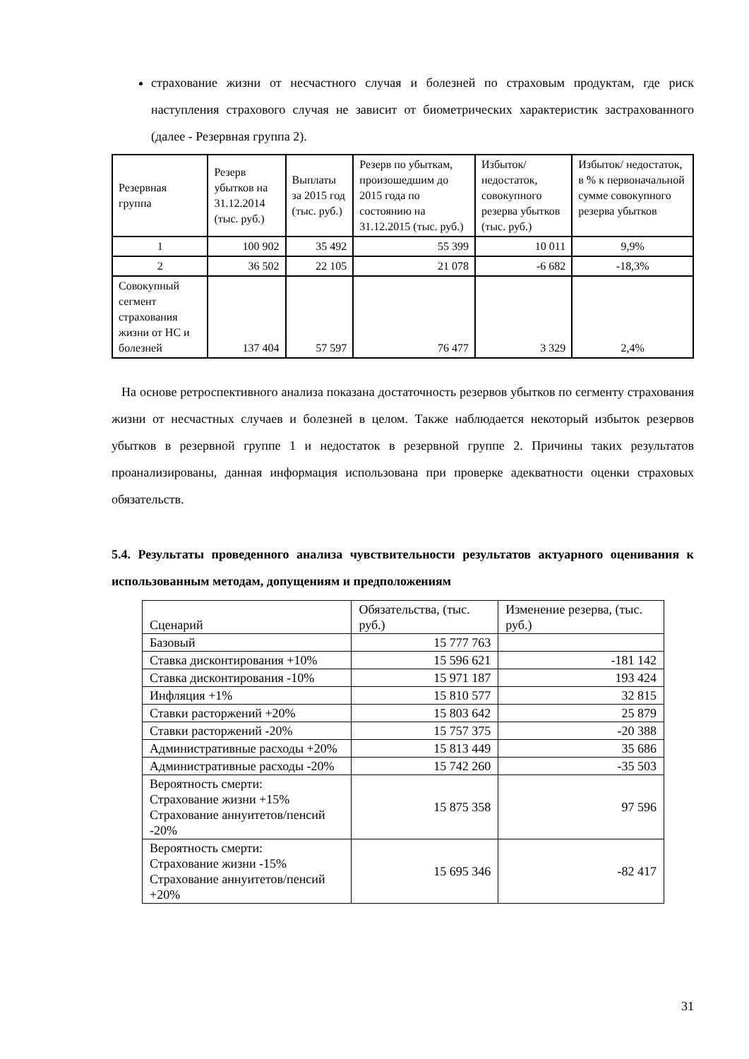страхование жизни от несчастного случая и болезней по страховым продуктам, где риск наступления страхового случая не зависит от биометрических характеристик застрахованного (далее - Резервная группа 2).
| Резервная группа | Резерв убытков на 31.12.2014 (тыс. руб.) | Выплаты за 2015 год (тыс. руб.) | Резерв по убыткам, произошедшим до 2015 года по состоянию на 31.12.2015 (тыс. руб.) | Избыток/ недостаток, совокупного резерва убытков (тыс. руб.) | Избыток/ недостаток, в % к первоначальной сумме совокупного резерва убытков |
| 1 | 100 902 | 35 492 | 55 399 | 10 011 | 9,9% |
| 2 | 36 502 | 22 105 | 21 078 | -6 682 | -18,3% |
| Совокупный сегмент страхования жизни от НС и болезней | 137 404 | 57 597 | 76 477 | 3 329 | 2,4% |
На основе ретроспективного анализа показана достаточность резервов убытков по сегменту страхования жизни от несчастных случаев и болезней в целом. Также наблюдается некоторый избыток резервов убытков в резервной группе 1 и недостаток в резервной группе 2. Причины таких результатов проанализированы, данная информация использована при проверке адекватности оценки страховых обязательств.
5.4. Результаты проведенного анализа чувствительности результатов актуарного оценивания к использованным методам, допущениям и предположениям
| Сценарий | Обязательства, (тыс. руб.) | Изменение резерва, (тыс. руб.) |
| Базовый | 15 777 763 | |
| Ставка дисконтирования +10% | 15 596 621 | -181 142 |
| Ставка дисконтирования -10% | 15 971 187 | 193 424 |
| Инфляция +1% | 15 810 577 | 32 815 |
| Ставки расторжений +20% | 15 803 642 | 25 879 |
| Ставки расторжений -20% | 15 757 375 | -20 388 |
| Административные расходы +20% | 15 813 449 | 35 686 |
| Административные расходы -20% | 15 742 260 | -35 503 |
| Вероятность смерти: Страхование жизни +15% Страхование аннуитетов/пенсий -20% | 15 875 358 | 97 596 |
| Вероятность смерти: Страхование жизни -15% Страхование аннуитетов/пенсий +20% | 15 695 346 | -82 417 |
31